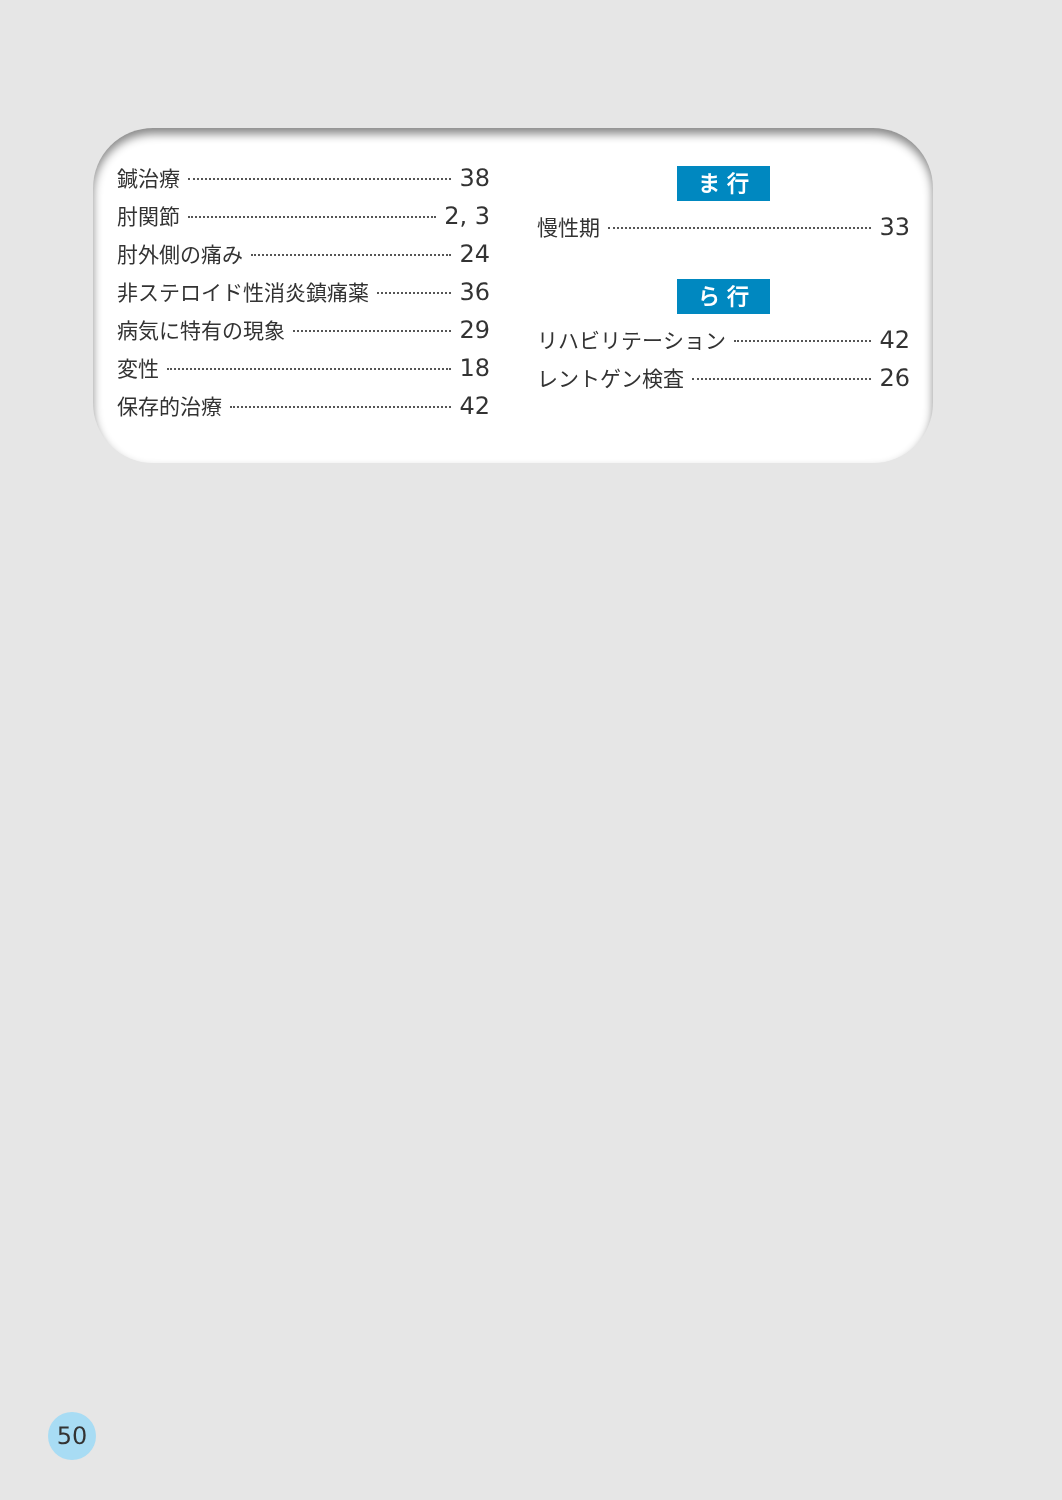鍼治療 38
肘関節 2, 3
肘外側の痛み 24
非ステロイド性消炎鎮痛薬 36
病気に特有の現象 29
変性 18
保存的治療 42
ま 行
慢性期 33
ら 行
リハビリテーション 42
レントゲン検査 26
50